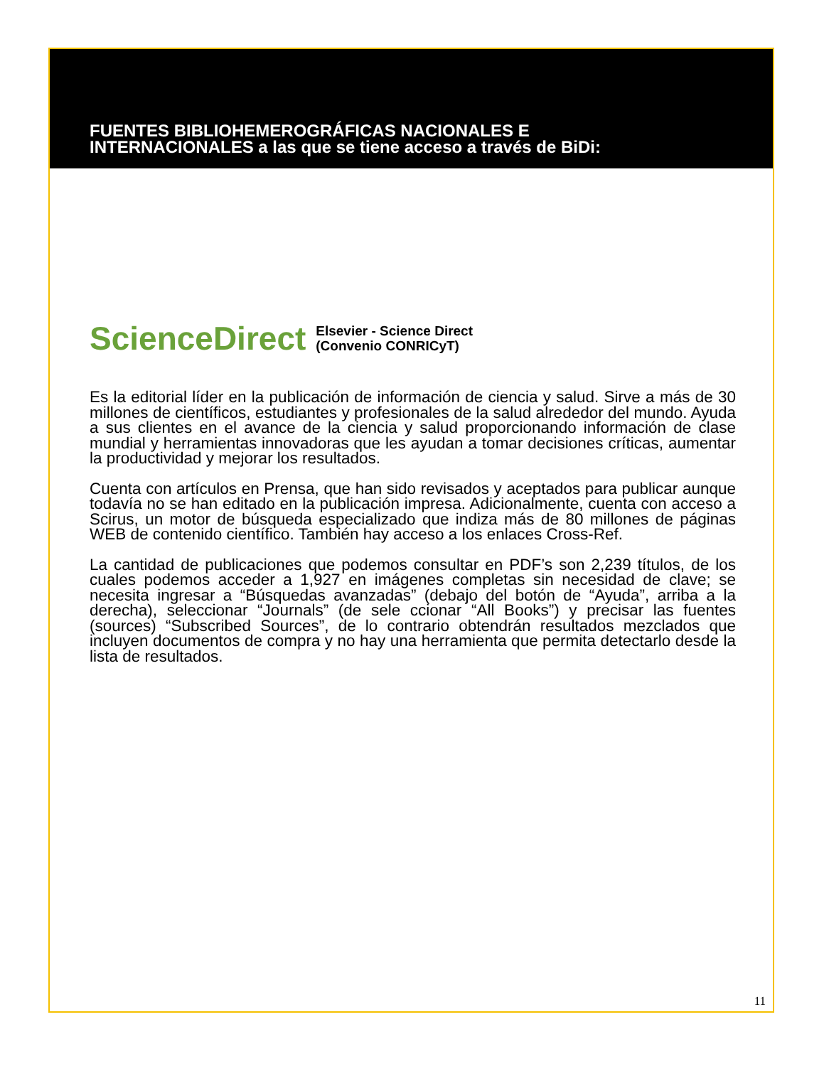FUENTES BIBLIOHEMEROGRÁFICAS NACIONALES E
INTERNACIONALES a las que se tiene acceso a través de BiDi:
ScienceDirect
Elsevier - Science Direct
(Convenio CONRICyT)
Es la editorial líder en la publicación de información de ciencia y salud. Sirve a más de 30 millones de científicos, estudiantes y profesionales de la salud alrededor del mundo. Ayuda a sus clientes en el avance de la ciencia y salud proporcionando información de clase mundial y herramientas innovadoras que les ayudan a tomar decisiones críticas, aumentar la productividad y mejorar los resultados.
Cuenta con artículos en Prensa, que han sido revisados y aceptados para publicar aunque todavía no se han editado en la publicación impresa. Adicionalmente, cuenta con acceso a Scirus, un motor de búsqueda especializado que indiza más de 80 millones de páginas WEB de contenido científico. También hay acceso a los enlaces Cross-Ref.
La cantidad de publicaciones que podemos consultar en PDF’s son 2,239 títulos, de los cuales podemos acceder a 1,927 en imágenes completas sin necesidad de clave; se necesita ingresar a “Búsquedas avanzadas” (debajo del botón de “Ayuda”, arriba a la derecha), seleccionar “Journals” (de sele ccionar “All Books”) y precisar las fuentes (sources) “Subscribed Sources”, de lo contrario obtendrán resultados mezclados que incluyen documentos de compra y no hay una herramienta que permita detectarlo desde la lista de resultados.
11